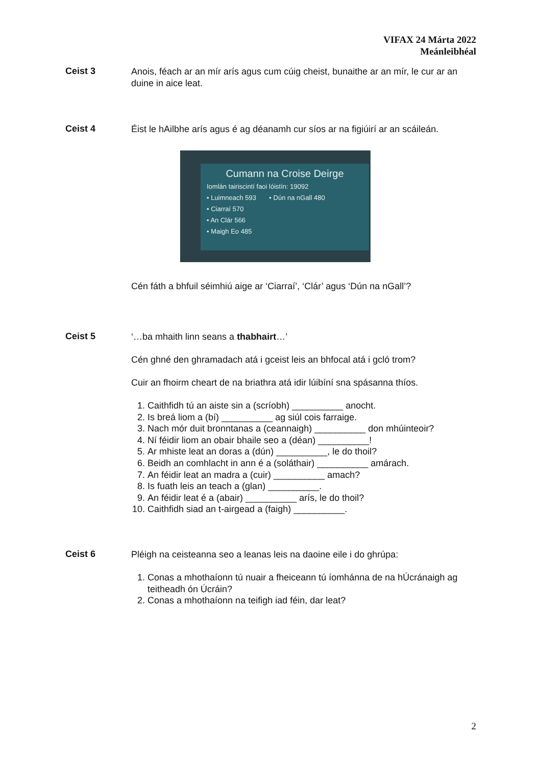VIFAX 24 Márta 2022
Meánleibhéal
Ceist 3
Anois, féach ar an mír arís agus cum cúig cheist, bunaithe ar an mír, le cur ar an duine in aice leat.
Ceist 4
Éist le hAilbhe arís agus é ag déanamh cur síos ar na figiúirí ar an scáileán.
Cumann na Croise Deirge
Iomlán tairiscintí faoi lóistín: 19092
• Luimneach 593 • Dún na nGall 480
• Ciarraí 570
• An Clár 566
• Maigh Eo 485
Cén fáth a bhfuil séimhiú aige ar ‘Ciarraí’, ‘Clár’ agus ‘Dún na nGall’?
Ceist 5
‘…ba mhaith linn seans a thabhairt…’
Cén ghné den ghramadach atá i gceist leis an bhfocal atá i gcló trom?
Cuir an fhoirm cheart de na briathra atá idir lúibíní sna spásanna thíos.
1. Caithfidh tú an aiste sin a (scríobh) __________ anocht.
2. Is breá liom a (bí) __________ ag siúl cois farraige.
3. Nach mór duit bronntanas a (ceannaigh) __________ don mhúinteoir?
4. Ní féidir liom an obair bhaile seo a (déan) __________!
5. Ar mhiste leat an doras a (dún) __________, le do thoil?
6. Beidh an comhlacht in ann é a (soláthair) __________ amárach.
7. An féidir leat an madra a (cuir) __________ amach?
8. Is fuath leis an teach a (glan) __________.
9. An féidir leat é a (abair) __________ arís, le do thoil?
10. Caithfidh siad an t-airgead a (faigh) __________.
Ceist 6
Pléigh na ceisteanna seo a leanas leis na daoine eile i do ghrúpa:
1. Conas a mhothaíonn tú nuair a fheiceann tú íomhánna de na hÚcránaigh ag teitheadh ón Úcráin?
2. Conas a mhothaíonn na teifigh iad féin, dar leat?
2